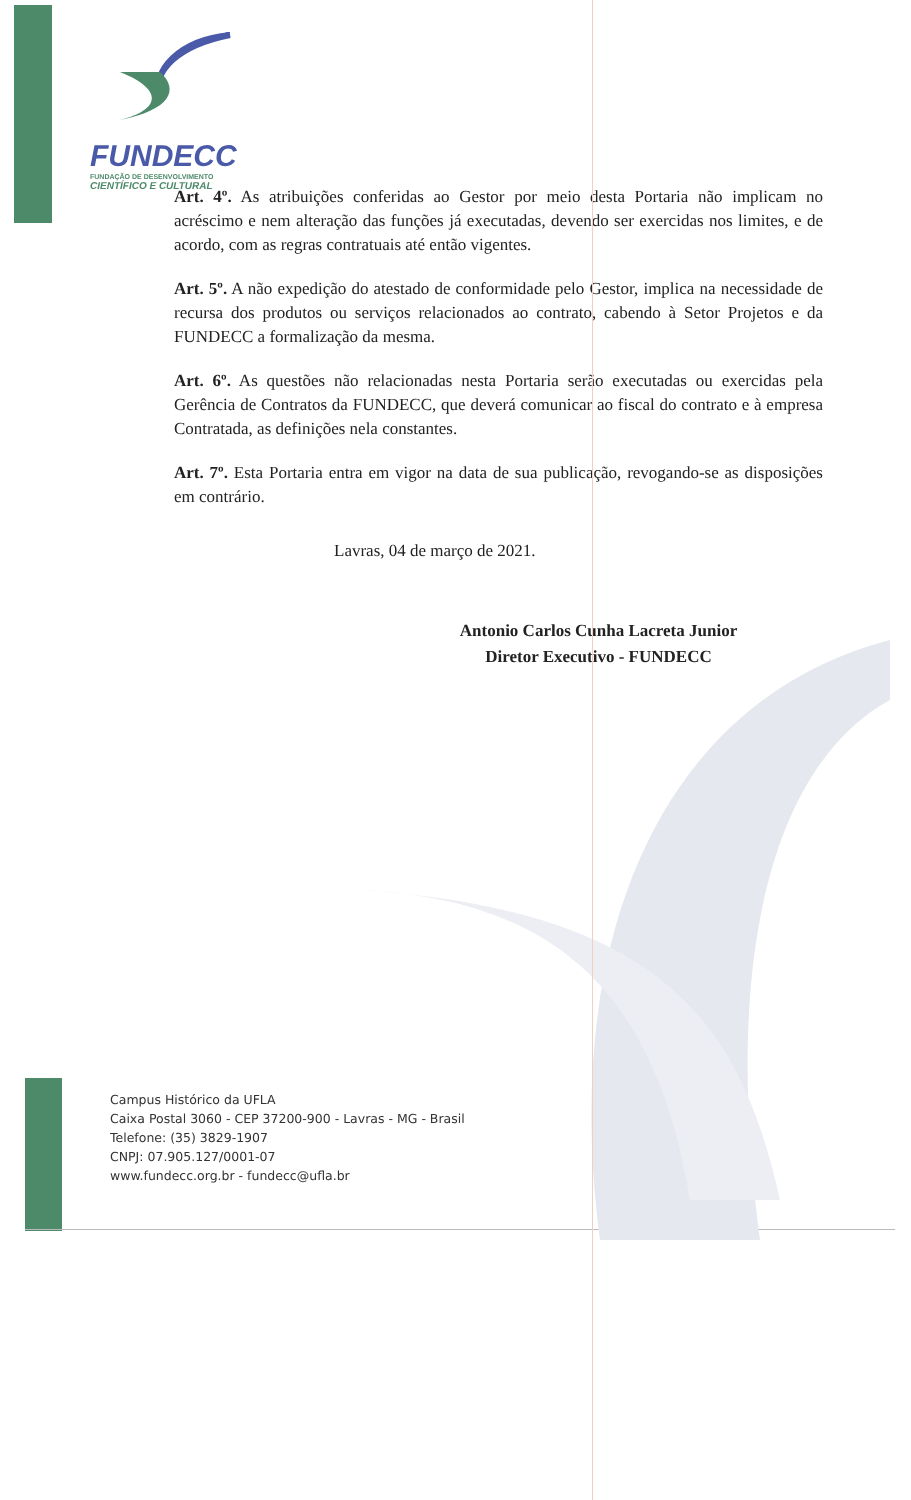FUNDECC
FUNDAÇÃO DE DESENVOLVIMENTO
CIENTÍFICO E CULTURAL
Art. 4º. As atribuições conferidas ao Gestor por meio desta Portaria não implicam no acréscimo e nem alteração das funções já executadas, devendo ser exercidas nos limites, e de acordo, com as regras contratuais até então vigentes.
Art. 5º. A não expedição do atestado de conformidade pelo Gestor, implica na necessidade de recursa dos produtos ou serviços relacionados ao contrato, cabendo à Setor Projetos e da FUNDECC a formalização da mesma.
Art. 6º. As questões não relacionadas nesta Portaria serão executadas ou exercidas pela Gerência de Contratos da FUNDECC, que deverá comunicar ao fiscal do contrato e à empresa Contratada, as definições nela constantes.
Art. 7º. Esta Portaria entra em vigor na data de sua publicação, revogando-se as disposições em contrário.
Lavras, 04 de março de 2021.
Antonio Carlos Cunha Lacreta Junior
Diretor Executivo - FUNDECC
Campus Histórico da UFLA
Caixa Postal 3060 - CEP 37200-900 - Lavras - MG - Brasil
Telefone: (35) 3829-1907
CNPJ: 07.905.127/0001-07
www.fundecc.org.br - fundecc@ufla.br